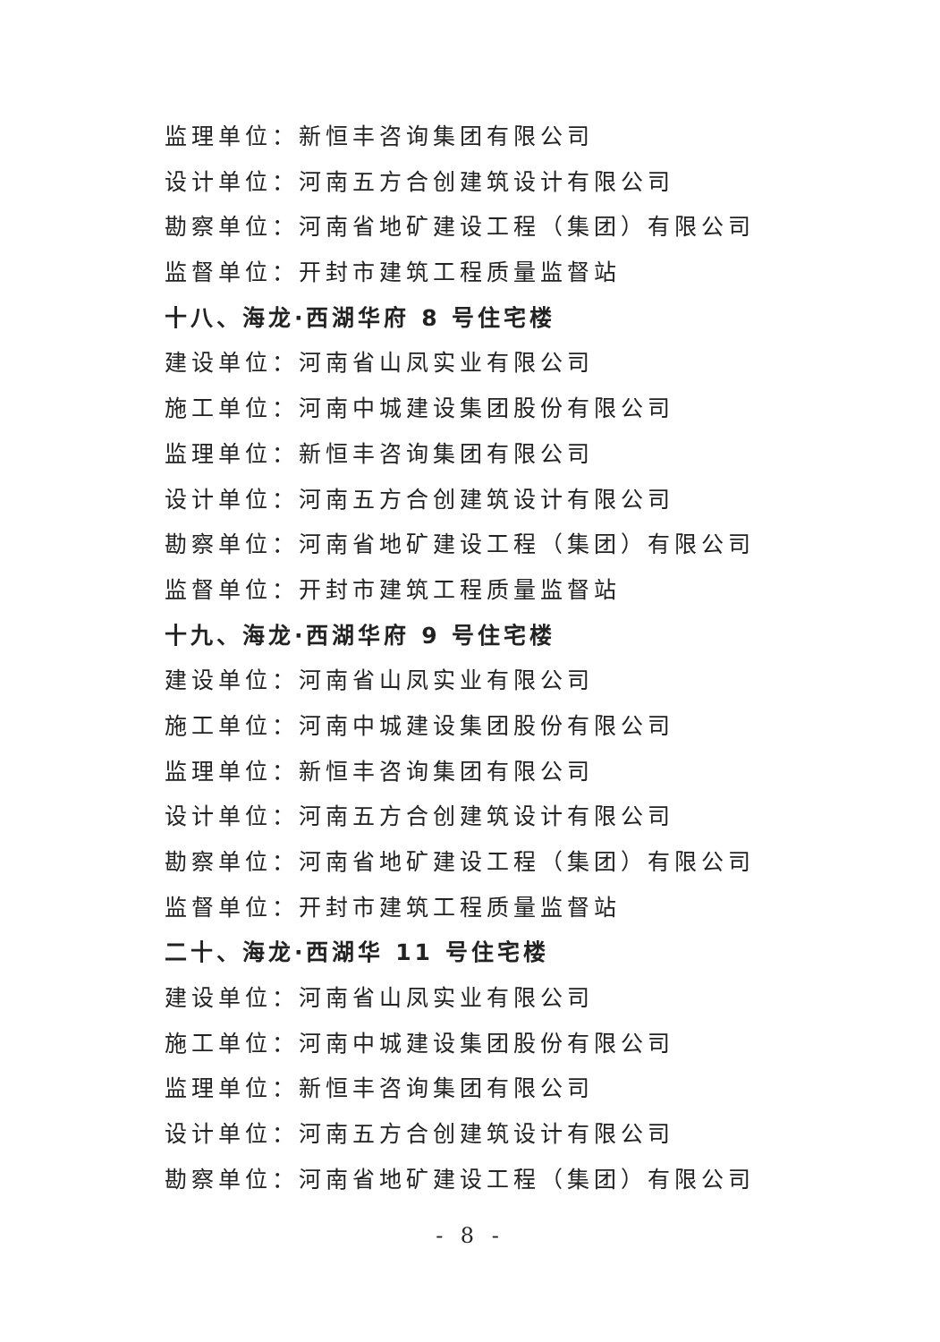监理单位：新恒丰咨询集团有限公司
设计单位：河南五方合创建筑设计有限公司
勘察单位：河南省地矿建设工程（集团）有限公司
监督单位：开封市建筑工程质量监督站
十八、海龙·西湖华府 8 号住宅楼
建设单位：河南省山凤实业有限公司
施工单位：河南中城建设集团股份有限公司
监理单位：新恒丰咨询集团有限公司
设计单位：河南五方合创建筑设计有限公司
勘察单位：河南省地矿建设工程（集团）有限公司
监督单位：开封市建筑工程质量监督站
十九、海龙·西湖华府 9 号住宅楼
建设单位：河南省山凤实业有限公司
施工单位：河南中城建设集团股份有限公司
监理单位：新恒丰咨询集团有限公司
设计单位：河南五方合创建筑设计有限公司
勘察单位：河南省地矿建设工程（集团）有限公司
监督单位：开封市建筑工程质量监督站
二十、海龙·西湖华 11 号住宅楼
建设单位：河南省山凤实业有限公司
施工单位：河南中城建设集团股份有限公司
监理单位：新恒丰咨询集团有限公司
设计单位：河南五方合创建筑设计有限公司
勘察单位：河南省地矿建设工程（集团）有限公司
- 8 -